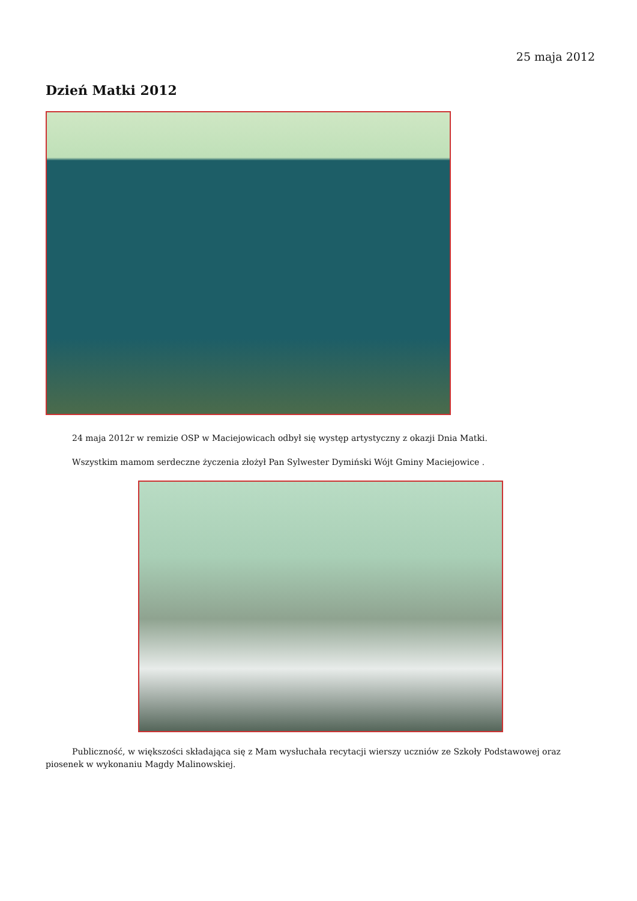25 maja 2012
Dzień Matki 2012
24 maja 2012r w remizie OSP w Maciejowicach odbył się występ artystyczny z okazji Dnia Matki.
Wszystkim mamom serdeczne życzenia złożył Pan Sylwester Dymiński Wójt Gminy Maciejowice .
Publiczność, w większości składająca się z Mam wysłuchała recytacji wierszy uczniów ze Szkoły Podstawowej oraz piosenek w wykonaniu Magdy Malinowskiej.